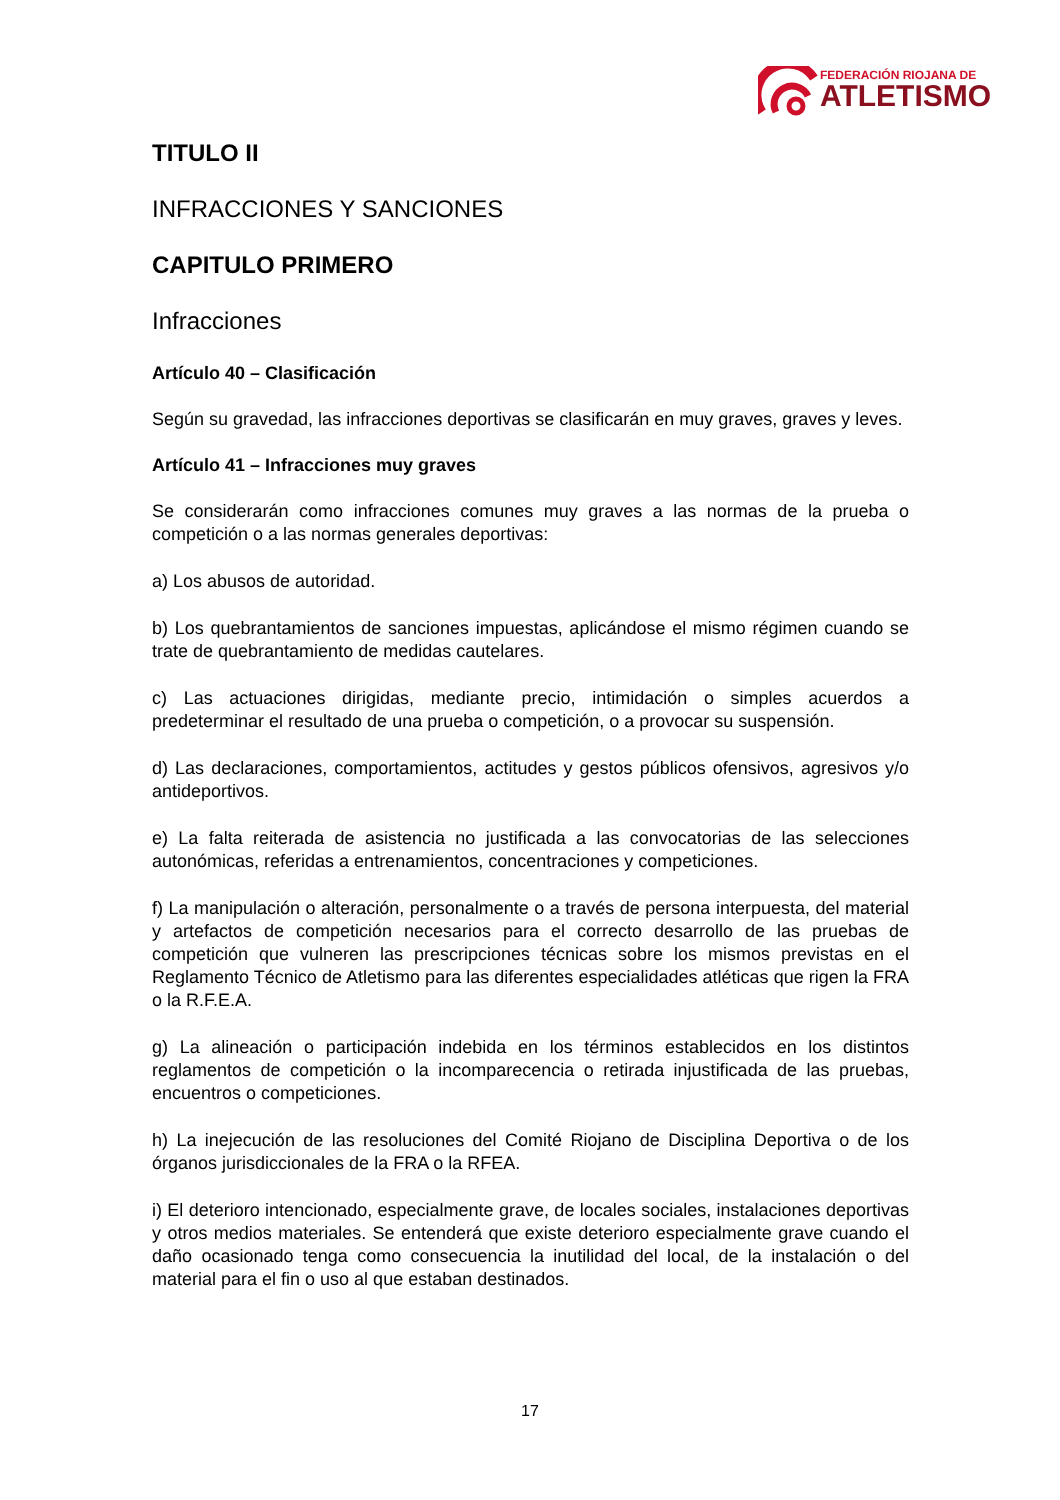FEDERACIÓN RIOJANA DE
ATLETISMO
TITULO II
INFRACCIONES Y SANCIONES
CAPITULO PRIMERO
Infracciones
Artículo 40 – Clasificación
Según su gravedad, las infracciones deportivas se clasificarán en muy graves, graves y leves.
Artículo 41 – Infracciones muy graves
Se considerarán como infracciones comunes muy graves a las normas de la prueba o competición o a las normas generales deportivas:
a) Los abusos de autoridad.
b) Los quebrantamientos de sanciones impuestas, aplicándose el mismo régimen cuando se trate de quebrantamiento de medidas cautelares.
c) Las actuaciones dirigidas, mediante precio, intimidación o simples acuerdos a predeterminar el resultado de una prueba o competición, o a provocar su suspensión.
d) Las declaraciones, comportamientos, actitudes y gestos públicos ofensivos, agresivos y/o antideportivos.
e) La falta reiterada de asistencia no justificada a las convocatorias de las selecciones autonómicas, referidas a entrenamientos, concentraciones y competiciones.
f) La manipulación o alteración, personalmente o a través de persona interpuesta, del material y artefactos de competición necesarios para el correcto desarrollo de las pruebas de competición que vulneren las prescripciones técnicas sobre los mismos previstas en el Reglamento Técnico de Atletismo para las diferentes especialidades atléticas que rigen la FRA o la R.F.E.A.
g) La alineación o participación indebida en los términos establecidos en los distintos reglamentos de competición o la incomparecencia o retirada injustificada de las pruebas, encuentros o competiciones.
h) La inejecución de las resoluciones del Comité Riojano de Disciplina Deportiva o de los órganos jurisdiccionales de la FRA o la RFEA.
i) El deterioro intencionado, especialmente grave, de locales sociales, instalaciones deportivas y otros medios materiales. Se entenderá que existe deterioro especialmente grave cuando el daño ocasionado tenga como consecuencia la inutilidad del local, de la instalación o del material para el fin o uso al que estaban destinados.
17